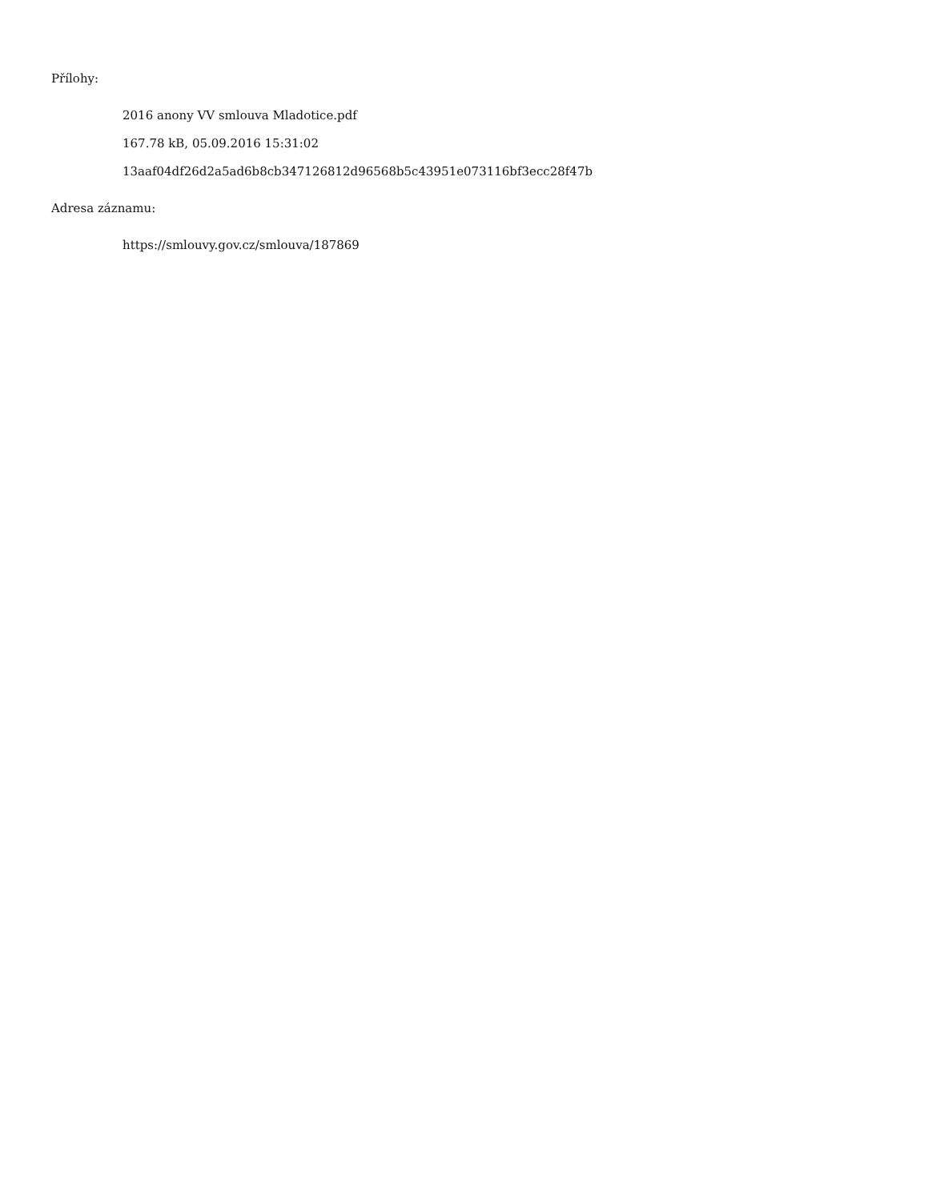Přílohy:
2016 anony VV smlouva Mladotice.pdf
167.78 kB, 05.09.2016 15:31:02
13aaf04df26d2a5ad6b8cb347126812d96568b5c43951e073116bf3ecc28f47b
Adresa záznamu:
https://smlouvy.gov.cz/smlouva/187869